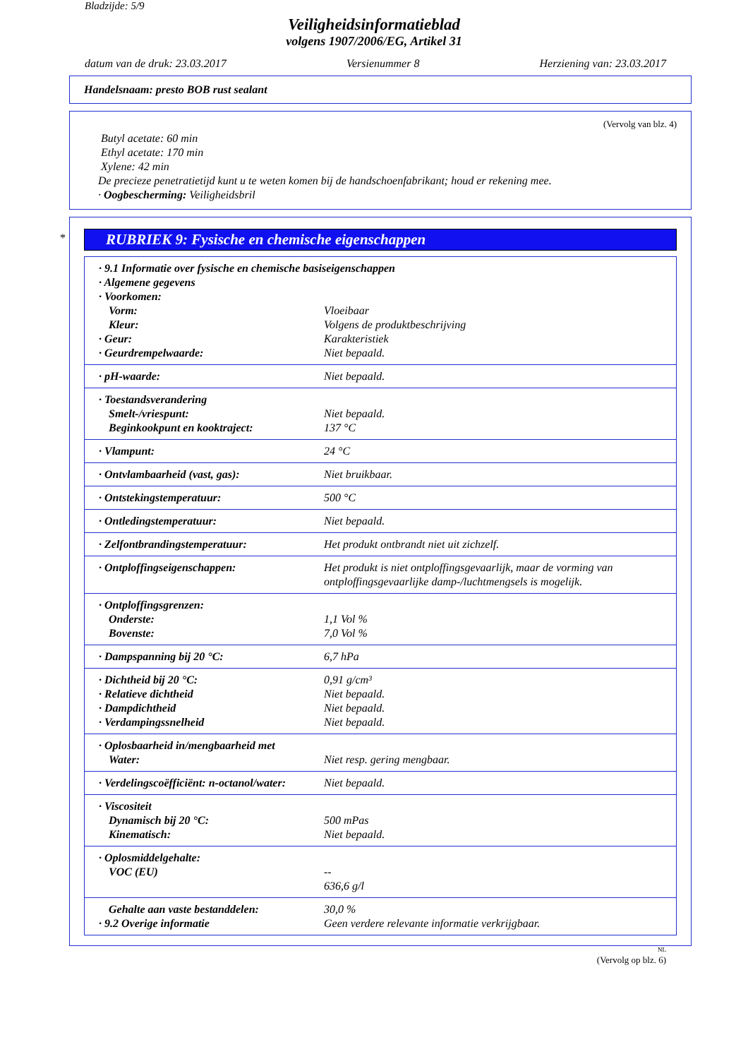Bladzijde: 5/9
Veiligheidsinformatieblad
volgens 1907/2006/EG, Artikel 31
datum van de druk: 23.03.2017 Versienummer 8 Herziening van: 23.03.2017
Handelsnaam: presto BOB rust sealant
(Vervolg van blz. 4)
Butyl acetate: 60 min
Ethyl acetate: 170 min
Xylene: 42 min
De precieze penetratietijd kunt u te weten komen bij de handschoenfabrikant; houd er rekening mee.
· Oogbescherming: Veiligheidsbril
*
RUBRIEK 9: Fysische en chemische eigenschappen
| · 9.1 Informatie over fysische en chemische basiseigenschappen | |
| · Algemene gegevens | |
| · Voorkomen: | |
| Vorm: | Vloeibaar |
| Kleur: | Volgens de produktbeschrijving |
| · Geur: | Karakteristiek |
| · Geurdrempelwaarde: | Niet bepaald. |
| · pH-waarde: | Niet bepaald. |
| · Toestandsverandering | |
| Smelt-/vriespunt: | Niet bepaald. |
| Beginkookpunt en kooktraject: | 137 °C |
| · Vlampunt: | 24 °C |
| · Ontvlambaarheid (vast, gas): | Niet bruikbaar. |
| · Ontstekingstemperatuur: | 500 °C |
| · Ontledingstemperatuur: | Niet bepaald. |
| · Zelfontbrandingstemperatuur: | Het produkt ontbrandt niet uit zichzelf. |
| · Ontploffingseigenschappen: | Het produkt is niet ontploffingsgevaarlijk, maar de vorming van ontploffingsgevaarlijke damp-/luchtmengsels is mogelijk. |
| · Ontploffingsgrenzen: | |
| Onderste: | 1,1 Vol % |
| Bovenste: | 7,0 Vol % |
| · Dampspanning bij 20 °C: | 6,7 hPa |
| · Dichtheid bij 20 °C: | 0,91 g/cm³ |
| · Relatieve dichtheid | Niet bepaald. |
| · Dampdichtheid | Niet bepaald. |
| · Verdampingssnelheid | Niet bepaald. |
| · Oplosbaarheid in/mengbaarheid met | |
| Water: | Niet resp. gering mengbaar. |
| · Verdelingscoëfficiënt: n-octanol/water: | Niet bepaald. |
| · Viscositeit | |
| Dynamisch bij 20 °C: | 500 mPas |
| Kinematisch: | Niet bepaald. |
| · Oplosmiddelgehalte: | |
| VOC (EU) | -- 636,6 g/l |
| Gehalte aan vaste bestanddelen: | 30,0 % |
| · 9.2 Overige informatie | Geen verdere relevante informatie verkrijgbaar. |
NL
(Vervolg op blz. 6)